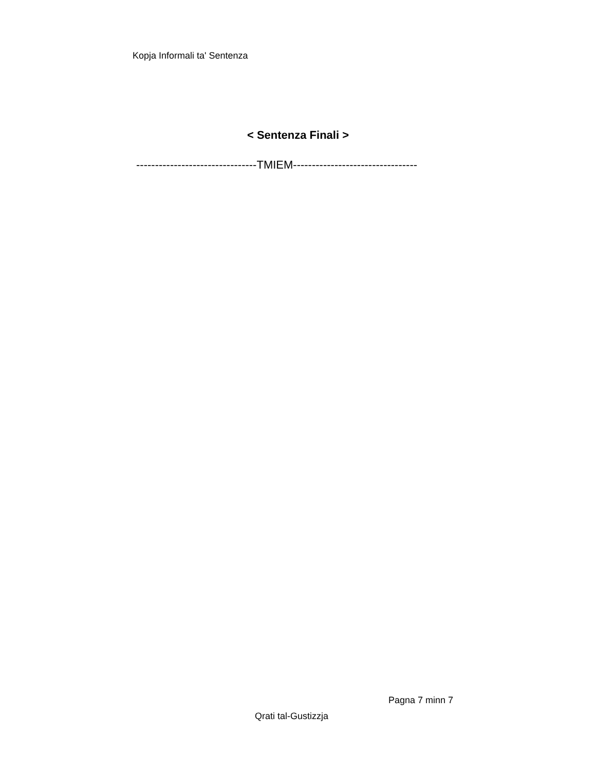Kopja Informali ta' Sentenza
< Sentenza Finali >
--------------------------------TMIEM---------------------------------
Pagna 7 minn 7
Qrati tal-Gustizzja